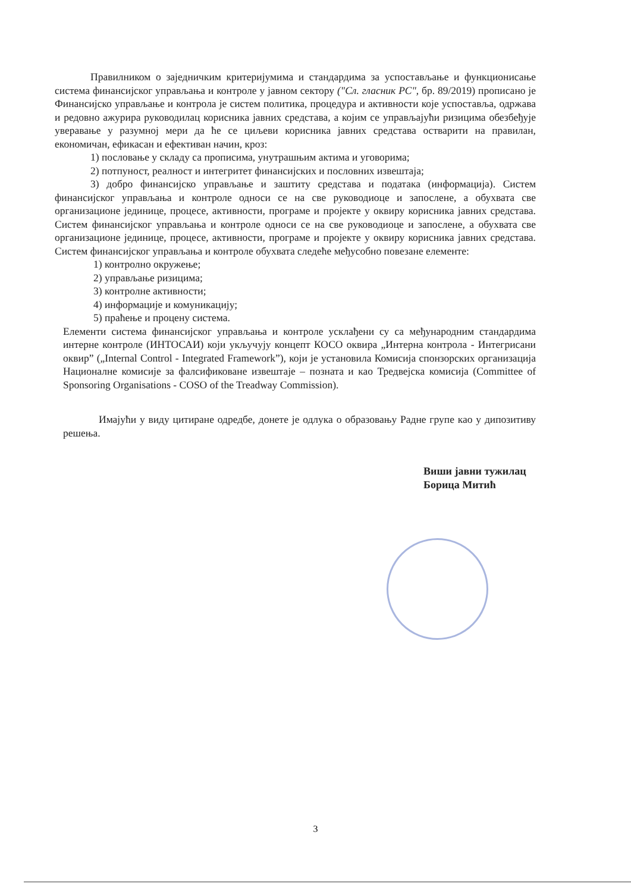Правилником о заједничким критеријумима и стандардима за успостављање и функционисање система финансијског управљања и контроле у јавном сектору ("Сл. гласник РС", бр. 89/2019) прописано је Финансијско управљање и контрола је систем политика, процедура и активности које успоставља, одржава и редовно ажурира руководилац корисника јавних средстава, а којим се управљајући ризицима обезбеђује уверавање у разумној мери да ће се циљеви корисника јавних средстава остварити на правилан, економичан, ефикасан и ефективан начин, кроз:
1) пословање у складу са прописима, унутрашњим актима и уговорима;
2) потпуност, реалност и интегритет финансијских и пословних извештаја;
3) добро финансијско управљање и заштиту средстава и података (информација). Систем финансијског управљања и контроле односи се на све руководиоце и запослене, а обухвата све организационе јединице, процесе, активности, програме и пројекте у оквиру корисника јавних средстава. Систем финансијског управљања и контроле односи се на све руководиоце и запослене, а обухвата све организационе јединице, процесе, активности, програме и пројекте у оквиру корисника јавних средстава. Систем финансијског управљања и контроле обухвата следеће међусобно повезане елементе:
1) контролно окружење;
2) управљање ризицима;
3) контролне активности;
4) информације и комуникацију;
5) праћење и процену система.
Елементи система финансијског управљања и контроле усклађени су са међународним стандардима интерне контроле (ИНТОСАИ) који укључују концепт КОСО оквира „Интерна контрола - Интегрисани оквир” („Internal Control - Integrated Framework”), који је установила Комисија спонзорских организација Националне комисије за фалсификоване извештаје – позната и као Тредвејска комисија (Committee of Sponsoring Organisations - COSO of the Treadway Commission).
Имајући у виду цитиране одредбе, донете је одлука о образовању Радне групе као у дипозитиву решења.
Виши јавни тужилац
Борица Митић
3